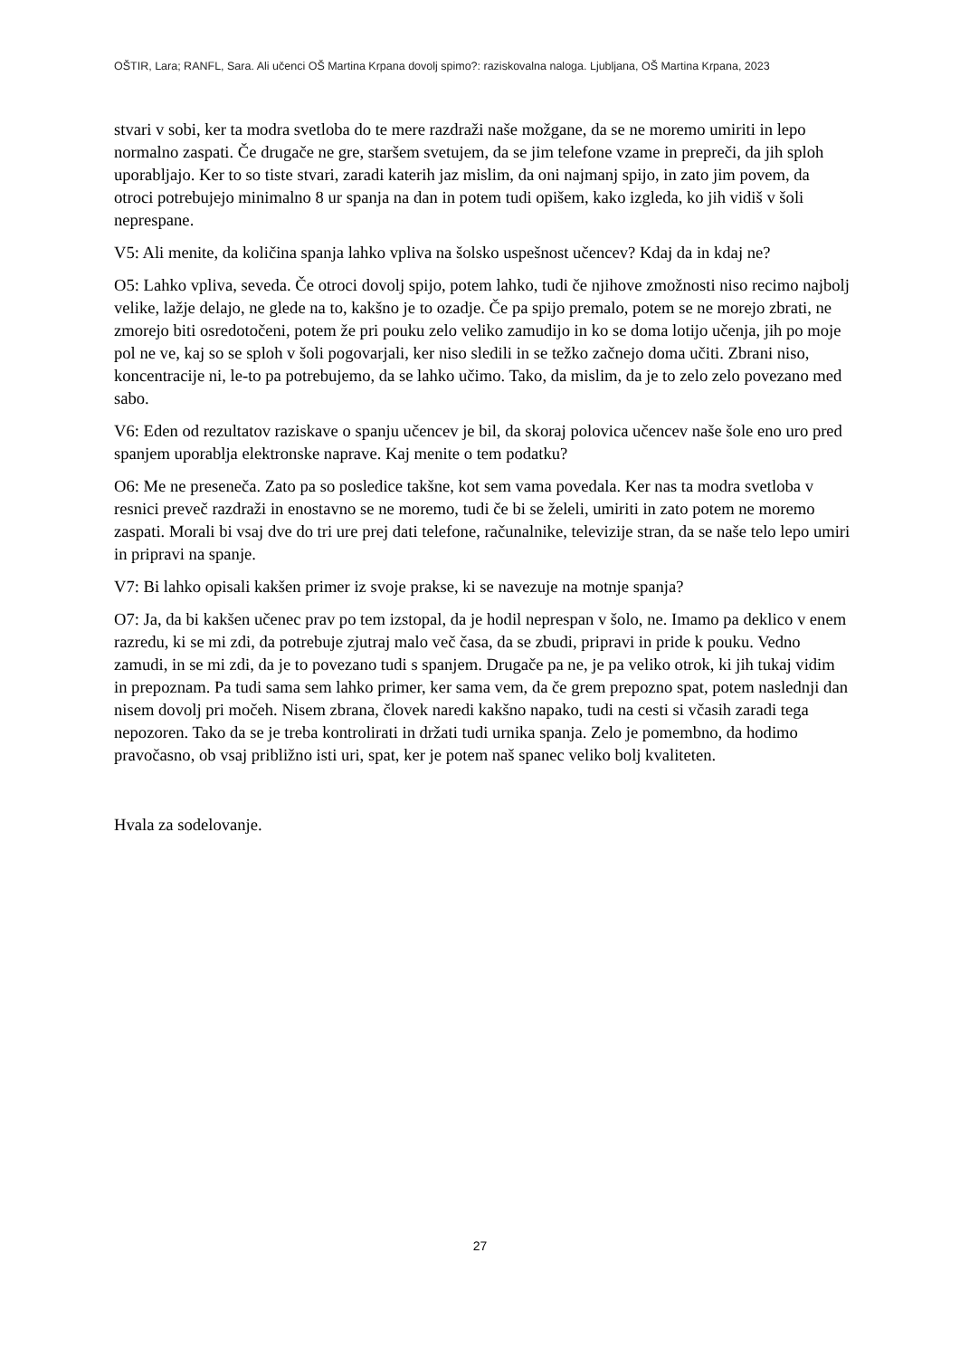OŠTIR, Lara; RANFL, Sara. Ali učenci OŠ Martina Krpana dovolj spimo?: raziskovalna naloga. Ljubljana, OŠ Martina Krpana, 2023
stvari v sobi, ker ta modra svetloba do te mere razdraži naše možgane, da se ne moremo umiriti in lepo normalno zaspati. Če drugače ne gre, staršem svetujem, da se jim telefone vzame in prepreči, da jih sploh uporabljajo. Ker to so tiste stvari, zaradi katerih jaz mislim, da oni najmanj spijo, in zato jim povem, da otroci potrebujejo minimalno 8 ur spanja na dan in potem tudi opišem, kako izgleda, ko jih vidiš v šoli neprespane.
V5: Ali menite, da količina spanja lahko vpliva na šolsko uspešnost učencev? Kdaj da in kdaj ne?
O5: Lahko vpliva, seveda. Če otroci dovolj spijo, potem lahko, tudi če njihove zmožnosti niso recimo najbolj velike, lažje delajo, ne glede na to, kakšno je to ozadje. Če pa spijo premalo, potem se ne morejo zbrati, ne zmorejo biti osredotočeni, potem že pri pouku zelo veliko zamudijo in ko se doma lotijo učenja, jih po moje pol ne ve, kaj so se sploh v šoli pogovarjali, ker niso sledili in se težko začnejo doma učiti. Zbrani niso, koncentracije ni, le-to pa potrebujemo, da se lahko učimo. Tako, da mislim, da je to zelo zelo povezano med sabo.
V6: Eden od rezultatov raziskave o spanju učencev je bil, da skoraj polovica učencev naše šole eno uro pred spanjem uporablja elektronske naprave. Kaj menite o tem podatku?
O6: Me ne preseneča. Zato pa so posledice takšne, kot sem vama povedala. Ker nas ta modra svetloba v resnici preveč razdraži in enostavno se ne moremo, tudi če bi se želeli, umiriti in zato potem ne moremo zaspati. Morali bi vsaj dve do tri ure prej dati telefone, računalnike, televizije stran, da se naše telo lepo umiri in pripravi na spanje.
V7: Bi lahko opisali kakšen primer iz svoje prakse, ki se navezuje na motnje spanja?
O7: Ja, da bi kakšen učenec prav po tem izstopal, da je hodil neprespan v šolo, ne. Imamo pa deklico v enem razredu, ki se mi zdi, da potrebuje zjutraj malo več časa, da se zbudi, pripravi in pride k pouku. Vedno zamudi, in se mi zdi, da je to povezano tudi s spanjem. Drugače pa ne, je pa veliko otrok, ki jih tukaj vidim in prepoznam. Pa tudi sama sem lahko primer, ker sama vem, da če grem prepozno spat, potem naslednji dan nisem dovolj pri močeh. Nisem zbrana, človek naredi kakšno napako, tudi na cesti si včasih zaradi tega nepozoren. Tako da se je treba kontrolirati in držati tudi urnika spanja. Zelo je pomembno, da hodimo pravočasno, ob vsaj približno isti uri, spat, ker je potem naš spanec veliko bolj kvaliteten.
Hvala za sodelovanje.
27